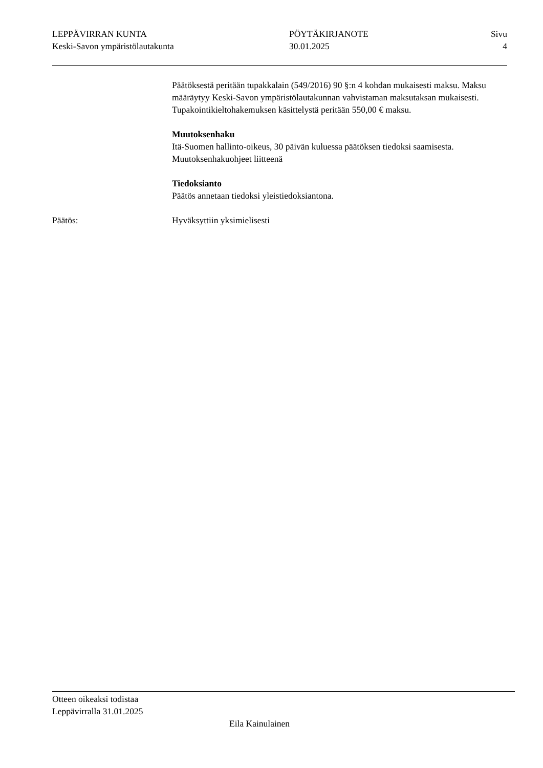LEPPÄVIRRAN KUNTA
Keski-Savon ympäristölautakunta
PÖYTÄKIRJANOTE
30.01.2025
Sivu
4
Päätöksestä peritään tupakkalain (549/2016) 90 §:n 4 kohdan mukaisesti maksu. Maksu määräytyy Keski-Savon ympäristölautakunnan vahvistaman maksutaksan mukaisesti. Tupakointikieltohakemuksen käsittelystä peritään 550,00 € maksu.
Muutoksenhaku
Itä-Suomen hallinto-oikeus, 30 päivän kuluessa päätöksen tiedoksi saamisesta. Muutoksenhakuohjeet liitteenä
Tiedoksianto
Päätös annetaan tiedoksi yleistiedoksiantona.
Päätös: Hyväksyttiin yksimielisesti
Otteen oikeaksi todistaa
Leppävirralla 31.01.2025
Eila Kainulainen